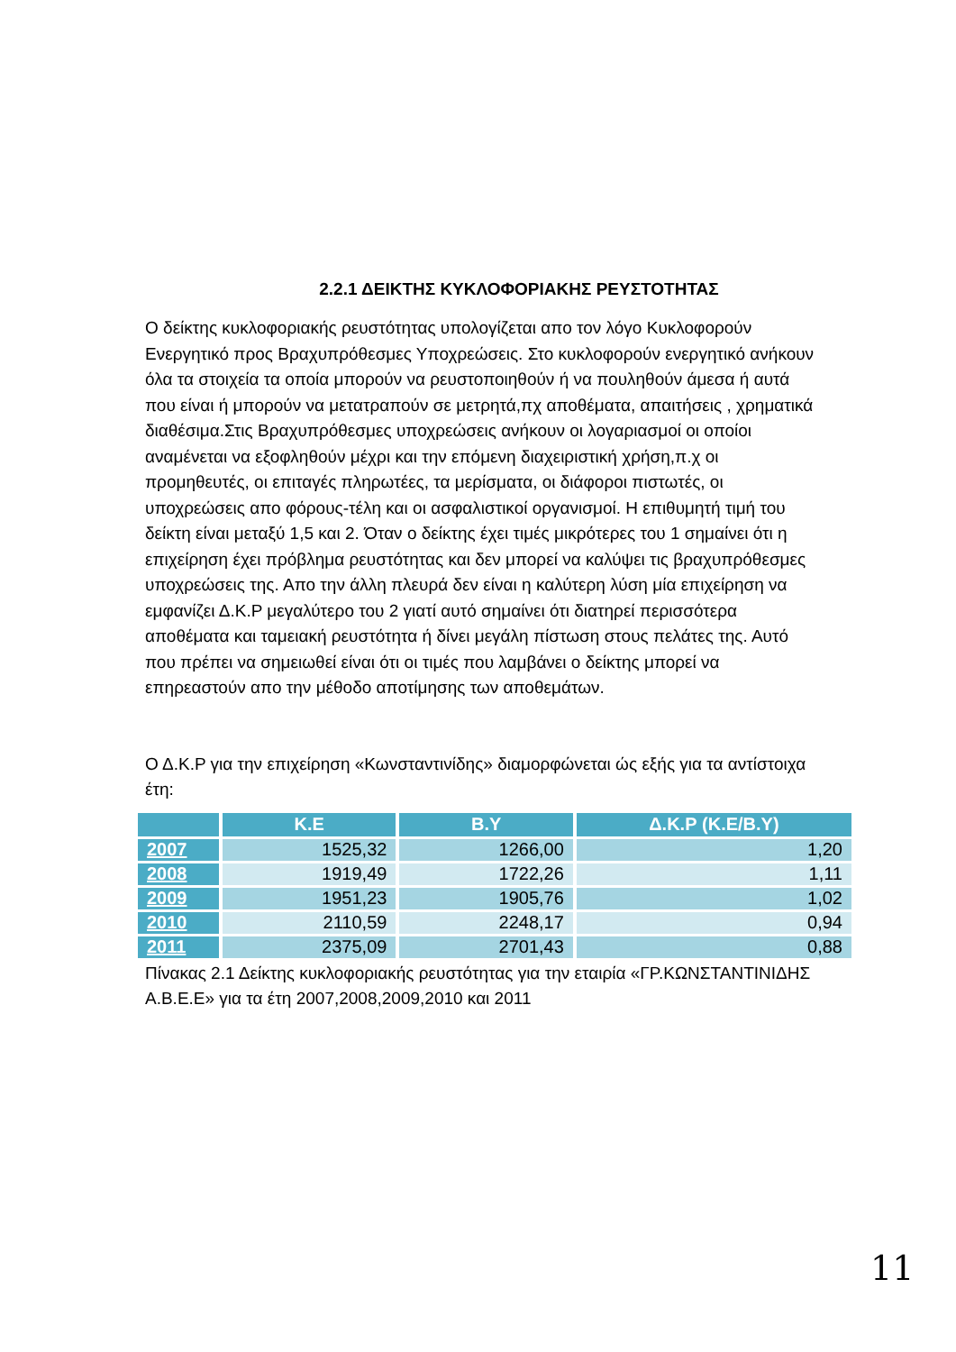2.2.1 ΔΕΙΚΤΗΣ ΚΥΚΛΟΦΟΡΙΑΚΗΣ ΡΕΥΣΤΟΤΗΤΑΣ
Ο δείκτης κυκλοφοριακής ρευστότητας υπολογίζεται απο τον λόγο Κυκλοφορούν Ενεργητικό προς Βραχυπρόθεσμες Υποχρεώσεις. Στο κυκλοφορούν ενεργητικό ανήκουν όλα τα στοιχεία τα οποία μπορούν να ρευστοποιηθούν ή να πουληθούν άμεσα ή αυτά που είναι ή μπορούν να μετατραπούν σε μετρητά,πχ αποθέματα, απαιτήσεις , χρηματικά διαθέσιμα.Στις Βραχυπρόθεσμες υποχρεώσεις ανήκουν οι λογαριασμοί οι οποίοι αναμένεται να εξοφληθούν μέχρι και την επόμενη διαχειριστική χρήση,π.χ οι προμηθευτές, οι επιταγές πληρωτέες, τα μερίσματα, οι διάφοροι πιστωτές, οι υποχρεώσεις απο φόρους-τέλη και οι ασφαλιστικοί οργανισμοί. Η επιθυμητή τιμή του δείκτη είναι μεταξύ 1,5 και 2. Όταν ο δείκτης έχει τιμές μικρότερες του 1 σημαίνει ότι η επιχείρηση έχει πρόβλημα ρευστότητας και δεν μπορεί να καλύψει τις βραχυπρόθεσμες υποχρεώσεις της. Απο την άλλη πλευρά δεν είναι η καλύτερη λύση μία επιχείρηση να εμφανίζει Δ.Κ.Ρ μεγαλύτερο του 2 γιατί αυτό σημαίνει ότι διατηρεί περισσότερα αποθέματα και ταμειακή ρευστότητα ή δίνει μεγάλη πίστωση στους πελάτες της. Αυτό που πρέπει να σημειωθεί είναι ότι οι τιμές που λαμβάνει ο δείκτης μπορεί να επηρεαστούν απο την μέθοδο αποτίμησης των αποθεμάτων.
Ο Δ.Κ.Ρ για την επιχείρηση «Κωνσταντινίδης» διαμορφώνεται ώς εξής για τα αντίστοιχα έτη:
| | Κ.Ε | Β.Υ | Δ.Κ.Ρ (Κ.Ε/Β.Υ) |
| --- | --- | --- | --- |
| 2007 | 1525,32 | 1266,00 | 1,20 |
| 2008 | 1919,49 | 1722,26 | 1,11 |
| 2009 | 1951,23 | 1905,76 | 1,02 |
| 2010 | 2110,59 | 2248,17 | 0,94 |
| 2011 | 2375,09 | 2701,43 | 0,88 |
Πίνακας 2.1 Δείκτης κυκλοφοριακής ρευστότητας για την εταιρία «ΓΡ.ΚΩΝΣΤΑΝΤΙΝΙΔΗΣ Α.Β.Ε.Ε» για τα έτη 2007,2008,2009,2010 και 2011
11